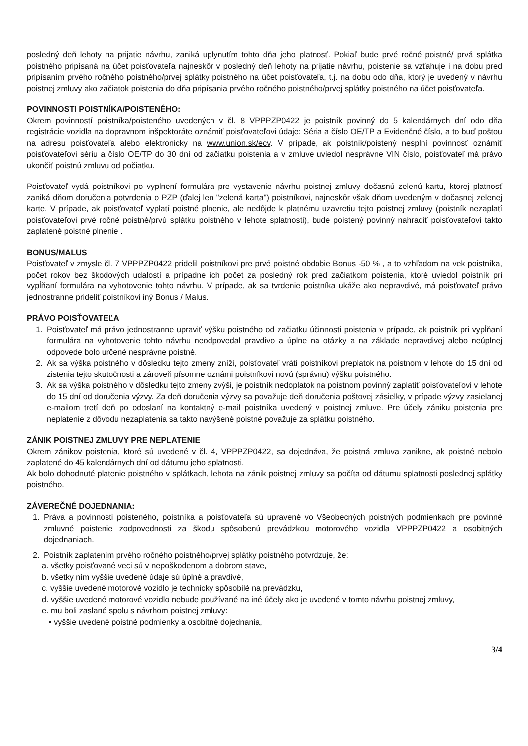posledný deň lehoty na prijatie návrhu, zaniká uplynutím tohto dňa jeho platnosť. Pokiaľ bude prvé ročné poistné/ prvá splátka poistného pripísaná na účet poisťovateľa najneskôr v posledný deň lehoty na prijatie návrhu, poistenie sa vzťahuje i na dobu pred pripísaním prvého ročného poistného/prvej splátky poistného na účet poisťovateľa, t.j. na dobu odo dňa, ktorý je uvedený v návrhu poistnej zmluvy ako začiatok poistenia do dňa pripísania prvého ročného poistného/prvej splátky poistného na účet poisťovateľa.
POVINNOSTI POISTNÍKA/POISTENÉHO:
Okrem povinností poistníka/poisteného uvedených v čl. 8 VPPPZP0422 je poistník povinný do 5 kalendárnych dní odo dňa registrácie vozidla na dopravnom inšpektoráte oznámiť poisťovateľovi údaje: Séria a číslo OE/TP a Evidenčné číslo, a to buď poštou na adresu poisťovateľa alebo elektronicky na www.union.sk/ecv. V prípade, ak poistník/poistený nesplní povinnosť oznámiť poisťovateľovi sériu a číslo OE/TP do 30 dní od začiatku poistenia a v zmluve uviedol nesprávne VIN číslo, poisťovateľ má právo ukončiť poistnú zmluvu od počiatku.
Poisťovateľ vydá poistníkovi po vyplnení formulára pre vystavenie návrhu poistnej zmluvy dočasnú zelenú kartu, ktorej platnosť zaniká dňom doručenia potvrdenia o PZP (ďalej len "zelená karta") poistníkovi, najneskôr však dňom uvedeným v dočasnej zelenej karte. V prípade, ak poisťovateľ vyplatí poistné plnenie, ale nedôjde k platnému uzavretiu tejto poistnej zmluvy (poistník nezaplatí poisťovateľovi prvé ročné poistné/prvú splátku poistného v lehote splatnosti), bude poistený povinný nahradiť poisťovateľovi takto zaplatené poistné plnenie .
BONUS/MALUS
Poisťovateľ v zmysle čl. 7 VPPPZP0422 pridelil poistníkovi pre prvé poistné obdobie Bonus -50 % , a to vzhľadom na vek poistníka, počet rokov bez škodových udalostí a prípadne ich počet za posledný rok pred začiatkom poistenia, ktoré uviedol poistník pri vypĺňaní formulára na vyhotovenie tohto návrhu. V prípade, ak sa tvrdenie poistníka ukáže ako nepravdivé, má poisťovateľ právo jednostranne prideliť poistníkovi iný Bonus / Malus.
PRÁVO POISŤOVATEĽA
1. Poisťovateľ má právo jednostranne upraviť výšku poistného od začiatku účinnosti poistenia v prípade, ak poistník pri vypĺňaní formulára na vyhotovenie tohto návrhu neodpovedal pravdivo a úplne na otázky a na základe nepravdivej alebo neúplnej odpovede bolo určené nesprávne poistné.
2. Ak sa výška poistného v dôsledku tejto zmeny zníži, poisťovateľ vráti poistníkovi preplatok na poistnom v lehote do 15 dní od zistenia tejto skutočnosti a zároveň písomne oznámi poistníkovi novú (správnu) výšku poistného.
3. Ak sa výška poistného v dôsledku tejto zmeny zvýši, je poistník nedoplatok na poistnom povinný zaplatiť poisťovateľovi v lehote do 15 dní od doručenia výzvy. Za deň doručenia výzvy sa považuje deň doručenia poštovej zásielky, v prípade výzvy zasielanej e-mailom tretí deň po odoslaní na kontaktný e-mail poistníka uvedený v poistnej zmluve. Pre účely zániku poistenia pre neplatenie z dôvodu nezaplatenia sa takto navýšené poistné považuje za splátku poistného.
ZÁNIK POISTNEJ ZMLUVY PRE NEPLATENIE
Okrem zánikov poistenia, ktoré sú uvedené v čl. 4, VPPPZP0422, sa dojednáva, že poistná zmluva zanikne, ak poistné nebolo zaplatené do 45 kalendárnych dní od dátumu jeho splatnosti.
Ak bolo dohodnuté platenie poistného v splátkach, lehota na zánik poistnej zmluvy sa počíta od dátumu splatnosti poslednej splátky poistného.
ZÁVEREČNÉ DOJEDNANIA:
1. Práva a povinnosti poisteného, poistníka a poisťovateľa sú upravené vo Všeobecných poistných podmienkach pre povinné zmluvné poistenie zodpovednosti za škodu spôsobenú prevádzkou motorového vozidla VPPPZP0422 a osobitných dojednaniach.
2. Poistník zaplatením prvého ročného poistného/prvej splátky poistného potvrdzuje, že:
a. všetky poisťované veci sú v nepoškodenom a dobrom stave,
b. všetky ním vyššie uvedené údaje sú úplné a pravdivé,
c. vyššie uvedené motorové vozidlo je technicky spôsobilé na prevádzku,
d. vyššie uvedené motorové vozidlo nebude používané na iné účely ako je uvedené v tomto návrhu poistnej zmluvy,
e. mu boli zaslané spolu s návrhom poistnej zmluvy:
• vyššie uvedené poistné podmienky a osobitné dojednania,
3/4